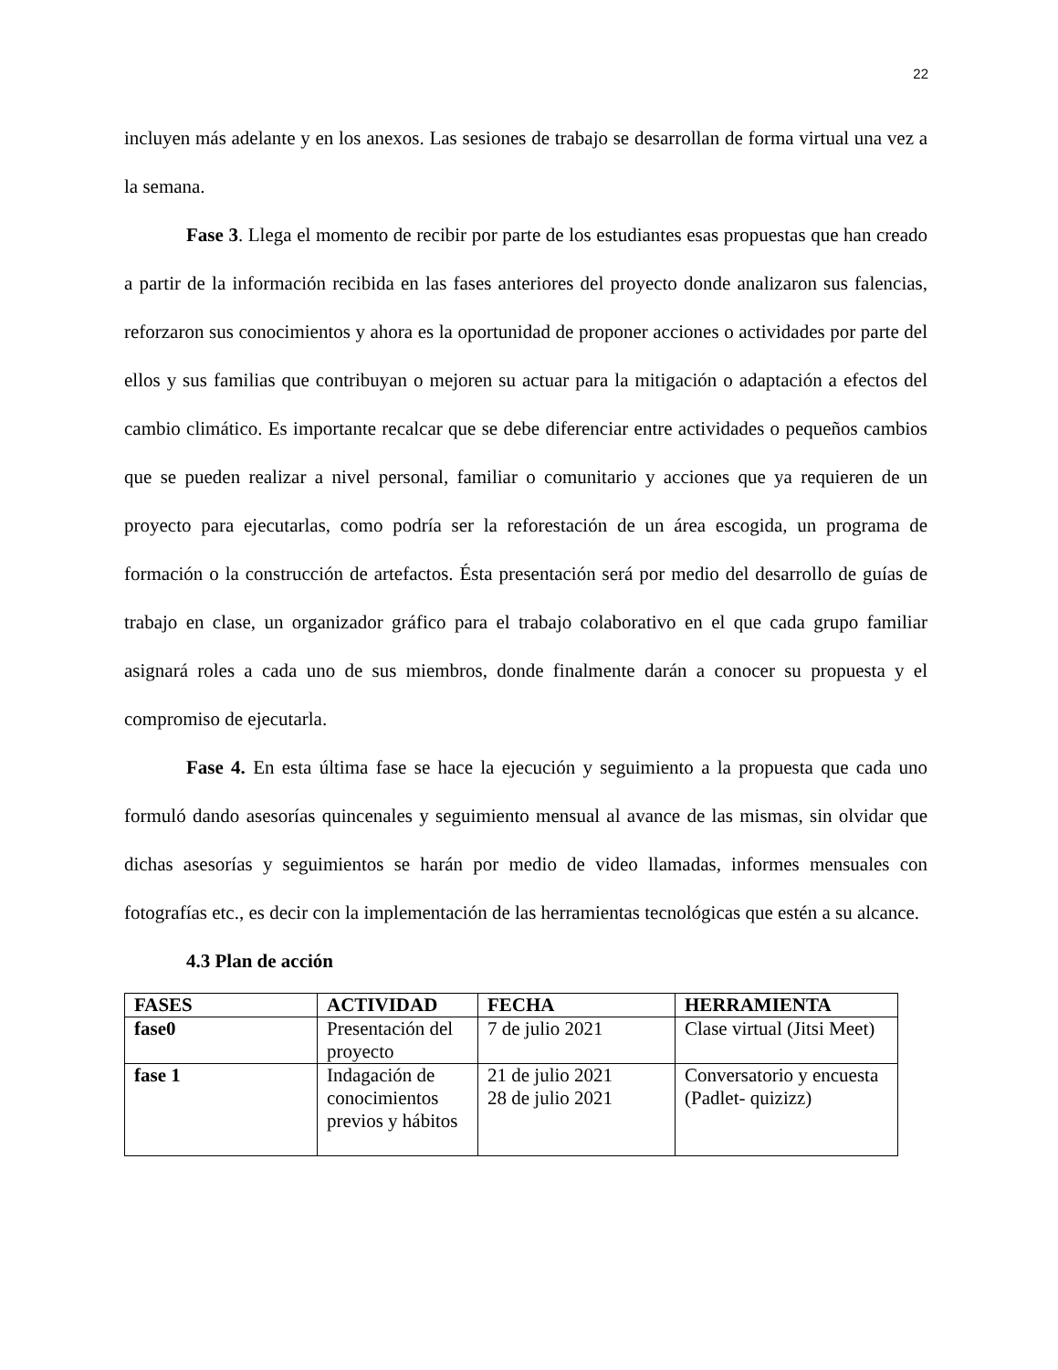22
incluyen más adelante y en los anexos. Las sesiones de trabajo se desarrollan de forma virtual una vez a la semana.
Fase 3. Llega el momento de recibir por parte de los estudiantes esas propuestas que han creado a partir de la información recibida en las fases anteriores del proyecto donde analizaron sus falencias, reforzaron sus conocimientos y ahora es la oportunidad de proponer acciones o actividades por parte del ellos y sus familias que contribuyan o mejoren su actuar para la mitigación o adaptación a efectos del cambio climático. Es importante recalcar que se debe diferenciar entre actividades o pequeños cambios que se pueden realizar a nivel personal, familiar o comunitario y acciones que ya requieren de un proyecto para ejecutarlas, como podría ser la reforestación de un área escogida, un programa de formación o la construcción de artefactos. Ésta presentación será por medio del desarrollo de guías de trabajo en clase, un organizador gráfico para el trabajo colaborativo en el que cada grupo familiar asignará roles a cada uno de sus miembros, donde finalmente darán a conocer su propuesta y el compromiso de ejecutarla.
Fase 4. En esta última fase se hace la ejecución y seguimiento a la propuesta que cada uno formuló dando asesorías quincenales y seguimiento mensual al avance de las mismas, sin olvidar que dichas asesorías y seguimientos se harán por medio de video llamadas, informes mensuales con fotografías etc., es decir con la implementación de las herramientas tecnológicas que estén a su alcance.
4.3 Plan de acción
| FASES | ACTIVIDAD | FECHA | HERRAMIENTA |
| --- | --- | --- | --- |
| fase0 | Presentación del proyecto | 7 de julio 2021 | Clase virtual (Jitsi Meet) |
| fase 1 | Indagación de conocimientos previos y hábitos | 21 de julio 2021 28 de julio 2021 | Conversatorio y encuesta (Padlet- quizizz) |